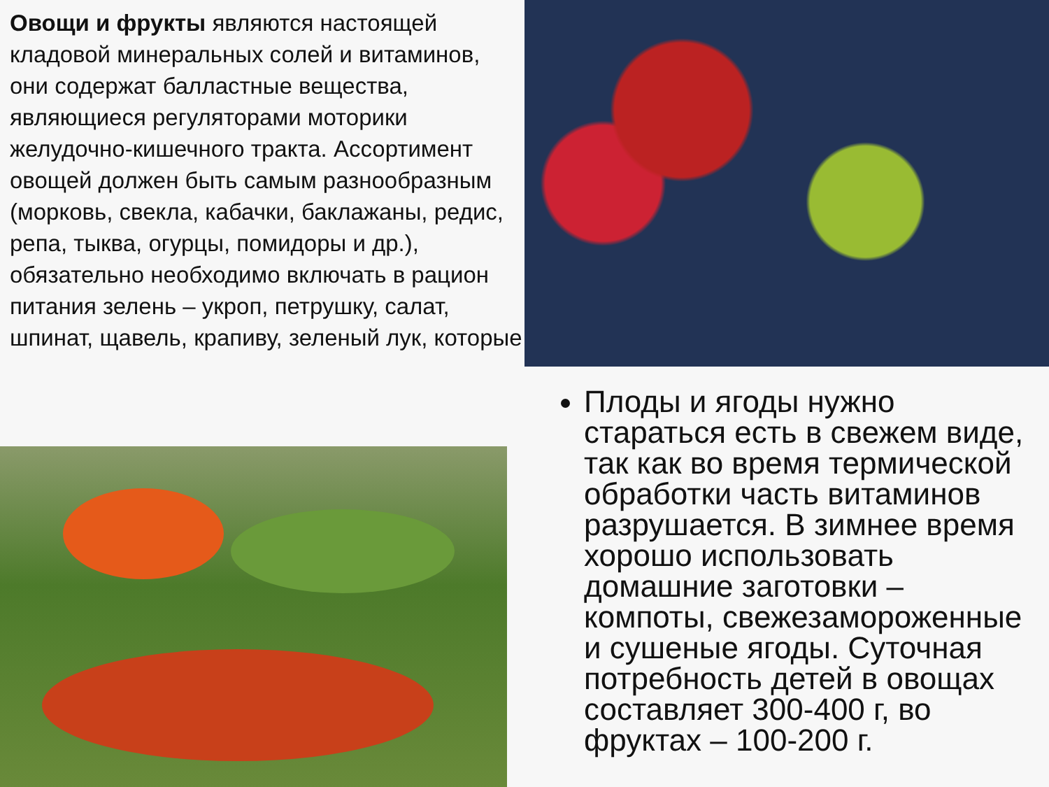Овощи и фрукты являются настоящей кладовой минеральных солей и витаминов, они содержат балластные вещества, являющиеся регуляторами моторики желудочно-кишечного тракта. Ассортимент овощей должен быть самым разнообразным (морковь, свекла, кабачки, баклажаны, редис, репа, тыква, огурцы, помидоры и др.), обязательно необходимо включать в рацион питания зелень – укроп, петрушку, салат, шпинат, щавель, крапиву, зеленый лук, которые
Плоды и ягоды нужно стараться есть в свежем виде, так как во время термической обработки часть витаминов разрушается. В зимнее время хорошо использовать домашние заготовки – компоты, свежезамороженные и сушеные ягоды. Суточная потребность детей в овощах составляет 300-400 г, во фруктах – 100-200 г.